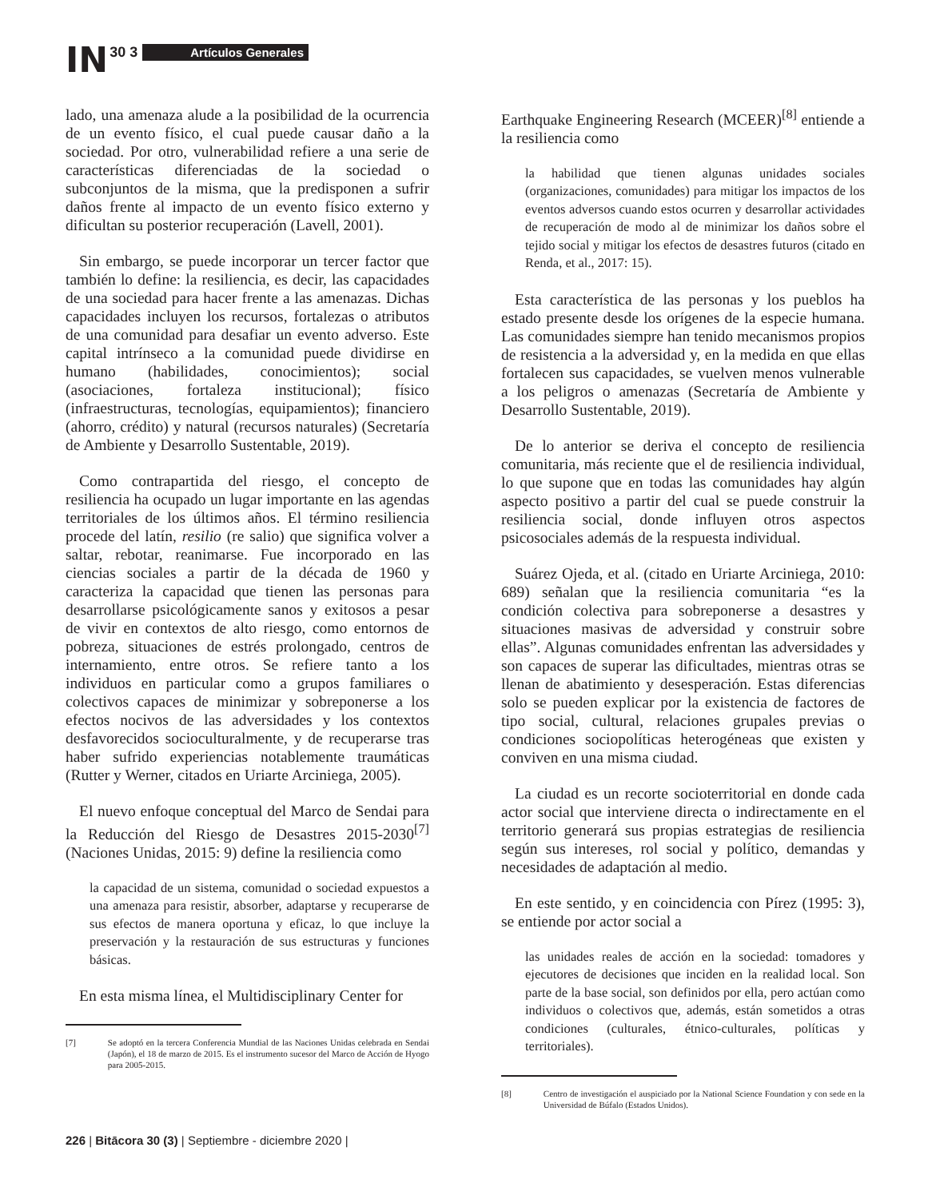IN 30 3 Artículos Generales
lado, una amenaza alude a la posibilidad de la ocurrencia de un evento físico, el cual puede causar daño a la sociedad. Por otro, vulnerabilidad refiere a una serie de características diferenciadas de la sociedad o subconjuntos de la misma, que la predisponen a sufrir daños frente al impacto de un evento físico externo y dificultan su posterior recuperación (Lavell, 2001).
Sin embargo, se puede incorporar un tercer factor que también lo define: la resiliencia, es decir, las capacidades de una sociedad para hacer frente a las amenazas. Dichas capacidades incluyen los recursos, fortalezas o atributos de una comunidad para desafiar un evento adverso. Este capital intrínseco a la comunidad puede dividirse en humano (habilidades, conocimientos); social (asociaciones, fortaleza institucional); físico (infraestructuras, tecnologías, equipamientos); financiero (ahorro, crédito) y natural (recursos naturales) (Secretaría de Ambiente y Desarrollo Sustentable, 2019).
Como contrapartida del riesgo, el concepto de resiliencia ha ocupado un lugar importante en las agendas territoriales de los últimos años. El término resiliencia procede del latín, resilio (re salio) que significa volver a saltar, rebotar, reanimarse. Fue incorporado en las ciencias sociales a partir de la década de 1960 y caracteriza la capacidad que tienen las personas para desarrollarse psicológicamente sanos y exitosos a pesar de vivir en contextos de alto riesgo, como entornos de pobreza, situaciones de estrés prolongado, centros de internamiento, entre otros. Se refiere tanto a los individuos en particular como a grupos familiares o colectivos capaces de minimizar y sobreponerse a los efectos nocivos de las adversidades y los contextos desfavorecidos socioculturalmente, y de recuperarse tras haber sufrido experiencias notablemente traumáticas (Rutter y Werner, citados en Uriarte Arciniega, 2005).
El nuevo enfoque conceptual del Marco de Sendai para la Reducción del Riesgo de Desastres 2015-2030<sup>[7]</sup> (Naciones Unidas, 2015: 9) define la resiliencia como
la capacidad de un sistema, comunidad o sociedad expuestos a una amenaza para resistir, absorber, adaptarse y recuperarse de sus efectos de manera oportuna y eficaz, lo que incluye la preservación y la restauración de sus estructuras y funciones básicas.
En esta misma línea, el Multidisciplinary Center for
[7] Se adoptó en la tercera Conferencia Mundial de las Naciones Unidas celebrada en Sendai (Japón), el 18 de marzo de 2015. Es el instrumento sucesor del Marco de Acción de Hyogo para 2005-2015.
Earthquake Engineering Research (MCEER)<sup>[8]</sup> entiende a la resiliencia como
la habilidad que tienen algunas unidades sociales (organizaciones, comunidades) para mitigar los impactos de los eventos adversos cuando estos ocurren y desarrollar actividades de recuperación de modo al de minimizar los daños sobre el tejido social y mitigar los efectos de desastres futuros (citado en Renda, et al., 2017: 15).
Esta característica de las personas y los pueblos ha estado presente desde los orígenes de la especie humana. Las comunidades siempre han tenido mecanismos propios de resistencia a la adversidad y, en la medida en que ellas fortalecen sus capacidades, se vuelven menos vulnerable a los peligros o amenazas (Secretaría de Ambiente y Desarrollo Sustentable, 2019).
De lo anterior se deriva el concepto de resiliencia comunitaria, más reciente que el de resiliencia individual, lo que supone que en todas las comunidades hay algún aspecto positivo a partir del cual se puede construir la resiliencia social, donde influyen otros aspectos psicosociales además de la respuesta individual.
Suárez Ojeda, et al. (citado en Uriarte Arciniega, 2010: 689) señalan que la resiliencia comunitaria “es la condición colectiva para sobreponerse a desastres y situaciones masivas de adversidad y construir sobre ellas”. Algunas comunidades enfrentan las adversidades y son capaces de superar las dificultades, mientras otras se llenan de abatimiento y desesperación. Estas diferencias solo se pueden explicar por la existencia de factores de tipo social, cultural, relaciones grupales previas o condiciones sociopolíticas heterogéneas que existen y conviven en una misma ciudad.
La ciudad es un recorte socioterritorial en donde cada actor social que interviene directa o indirectamente en el territorio generará sus propias estrategias de resiliencia según sus intereses, rol social y político, demandas y necesidades de adaptación al medio.
En este sentido, y en coincidencia con Pírez (1995: 3), se entiende por actor social a
las unidades reales de acción en la sociedad: tomadores y ejecutores de decisiones que inciden en la realidad local. Son parte de la base social, son definidos por ella, pero actúan como individuos o colectivos que, además, están sometidos a otras condiciones (culturales, étnico-culturales, políticas y territoriales).
[8] Centro de investigación el auspiciado por la National Science Foundation y con sede en la Universidad de Búfalo (Estados Unidos).
226 | Bitācora 30 (3) | Septiembre - diciembre 2020 |